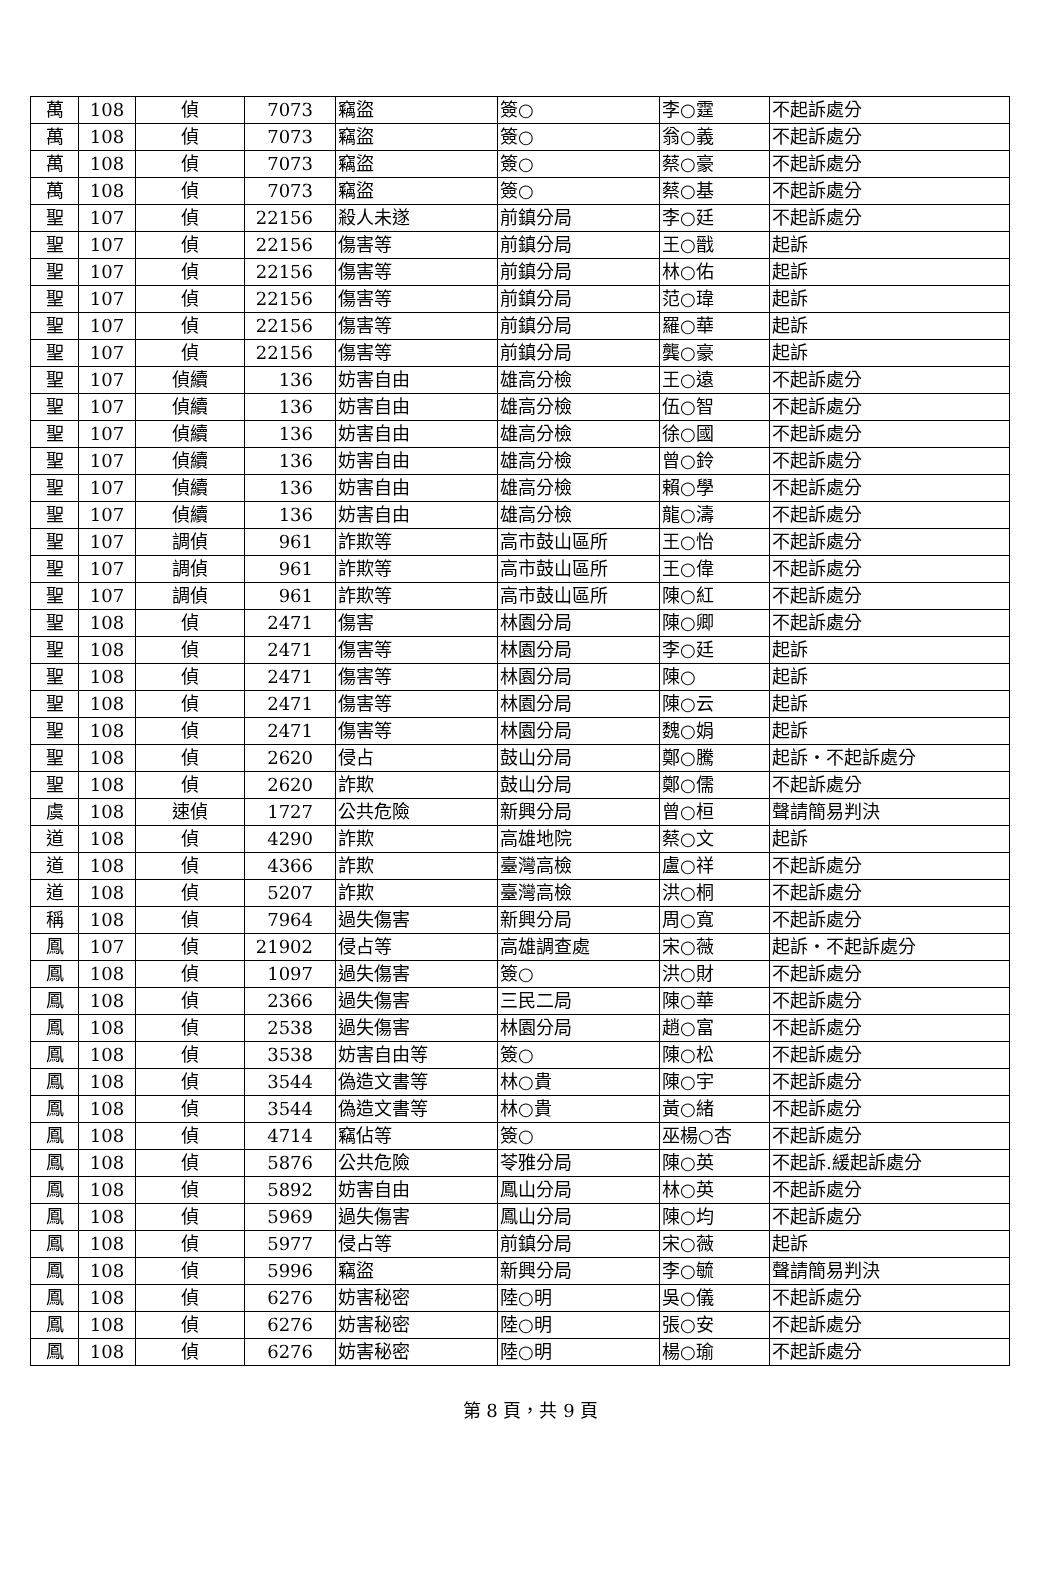| 萬 | 108 | 偵 | 7073 | 竊盜 | 簽○ | 李○霆 | 不起訴處分 |
| 萬 | 108 | 偵 | 7073 | 竊盜 | 簽○ | 翁○義 | 不起訴處分 |
| 萬 | 108 | 偵 | 7073 | 竊盜 | 簽○ | 蔡○豪 | 不起訴處分 |
| 萬 | 108 | 偵 | 7073 | 竊盜 | 簽○ | 蔡○基 | 不起訴處分 |
| 聖 | 107 | 偵 | 22156 | 殺人未遂 | 前鎮分局 | 李○廷 | 不起訴處分 |
| 聖 | 107 | 偵 | 22156 | 傷害等 | 前鎮分局 | 王○戩 | 起訴 |
| 聖 | 107 | 偵 | 22156 | 傷害等 | 前鎮分局 | 林○佑 | 起訴 |
| 聖 | 107 | 偵 | 22156 | 傷害等 | 前鎮分局 | 范○瑋 | 起訴 |
| 聖 | 107 | 偵 | 22156 | 傷害等 | 前鎮分局 | 羅○華 | 起訴 |
| 聖 | 107 | 偵 | 22156 | 傷害等 | 前鎮分局 | 龔○豪 | 起訴 |
| 聖 | 107 | 偵續 | 136 | 妨害自由 | 雄高分檢 | 王○遠 | 不起訴處分 |
| 聖 | 107 | 偵續 | 136 | 妨害自由 | 雄高分檢 | 伍○智 | 不起訴處分 |
| 聖 | 107 | 偵續 | 136 | 妨害自由 | 雄高分檢 | 徐○國 | 不起訴處分 |
| 聖 | 107 | 偵續 | 136 | 妨害自由 | 雄高分檢 | 曾○鈴 | 不起訴處分 |
| 聖 | 107 | 偵續 | 136 | 妨害自由 | 雄高分檢 | 賴○學 | 不起訴處分 |
| 聖 | 107 | 偵續 | 136 | 妨害自由 | 雄高分檢 | 龍○濤 | 不起訴處分 |
| 聖 | 107 | 調偵 | 961 | 詐欺等 | 高市鼓山區所 | 王○怡 | 不起訴處分 |
| 聖 | 107 | 調偵 | 961 | 詐欺等 | 高市鼓山區所 | 王○偉 | 不起訴處分 |
| 聖 | 107 | 調偵 | 961 | 詐欺等 | 高市鼓山區所 | 陳○紅 | 不起訴處分 |
| 聖 | 108 | 偵 | 2471 | 傷害 | 林園分局 | 陳○卿 | 不起訴處分 |
| 聖 | 108 | 偵 | 2471 | 傷害等 | 林園分局 | 李○廷 | 起訴 |
| 聖 | 108 | 偵 | 2471 | 傷害等 | 林園分局 | 陳○ | 起訴 |
| 聖 | 108 | 偵 | 2471 | 傷害等 | 林園分局 | 陳○云 | 起訴 |
| 聖 | 108 | 偵 | 2471 | 傷害等 | 林園分局 | 魏○娟 | 起訴 |
| 聖 | 108 | 偵 | 2620 | 侵占 | 鼓山分局 | 鄭○騰 | 起訴・不起訴處分 |
| 聖 | 108 | 偵 | 2620 | 詐欺 | 鼓山分局 | 鄭○儒 | 不起訴處分 |
| 虞 | 108 | 速偵 | 1727 | 公共危險 | 新興分局 | 曾○桓 | 聲請簡易判決 |
| 道 | 108 | 偵 | 4290 | 詐欺 | 高雄地院 | 蔡○文 | 起訴 |
| 道 | 108 | 偵 | 4366 | 詐欺 | 臺灣高檢 | 盧○祥 | 不起訴處分 |
| 道 | 108 | 偵 | 5207 | 詐欺 | 臺灣高檢 | 洪○桐 | 不起訴處分 |
| 稱 | 108 | 偵 | 7964 | 過失傷害 | 新興分局 | 周○寬 | 不起訴處分 |
| 鳳 | 107 | 偵 | 21902 | 侵占等 | 高雄調查處 | 宋○薇 | 起訴・不起訴處分 |
| 鳳 | 108 | 偵 | 1097 | 過失傷害 | 簽○ | 洪○財 | 不起訴處分 |
| 鳳 | 108 | 偵 | 2366 | 過失傷害 | 三民二局 | 陳○華 | 不起訴處分 |
| 鳳 | 108 | 偵 | 2538 | 過失傷害 | 林園分局 | 趙○富 | 不起訴處分 |
| 鳳 | 108 | 偵 | 3538 | 妨害自由等 | 簽○ | 陳○松 | 不起訴處分 |
| 鳳 | 108 | 偵 | 3544 | 偽造文書等 | 林○貴 | 陳○宇 | 不起訴處分 |
| 鳳 | 108 | 偵 | 3544 | 偽造文書等 | 林○貴 | 黃○緒 | 不起訴處分 |
| 鳳 | 108 | 偵 | 4714 | 竊佔等 | 簽○ | 巫楊○杏 | 不起訴處分 |
| 鳳 | 108 | 偵 | 5876 | 公共危險 | 苓雅分局 | 陳○英 | 不起訴.緩起訴處分 |
| 鳳 | 108 | 偵 | 5892 | 妨害自由 | 鳳山分局 | 林○英 | 不起訴處分 |
| 鳳 | 108 | 偵 | 5969 | 過失傷害 | 鳳山分局 | 陳○均 | 不起訴處分 |
| 鳳 | 108 | 偵 | 5977 | 侵占等 | 前鎮分局 | 宋○薇 | 起訴 |
| 鳳 | 108 | 偵 | 5996 | 竊盜 | 新興分局 | 李○毓 | 聲請簡易判決 |
| 鳳 | 108 | 偵 | 6276 | 妨害秘密 | 陸○明 | 吳○儀 | 不起訴處分 |
| 鳳 | 108 | 偵 | 6276 | 妨害秘密 | 陸○明 | 張○安 | 不起訴處分 |
| 鳳 | 108 | 偵 | 6276 | 妨害秘密 | 陸○明 | 楊○瑜 | 不起訴處分 |
第 8 頁，共 9 頁